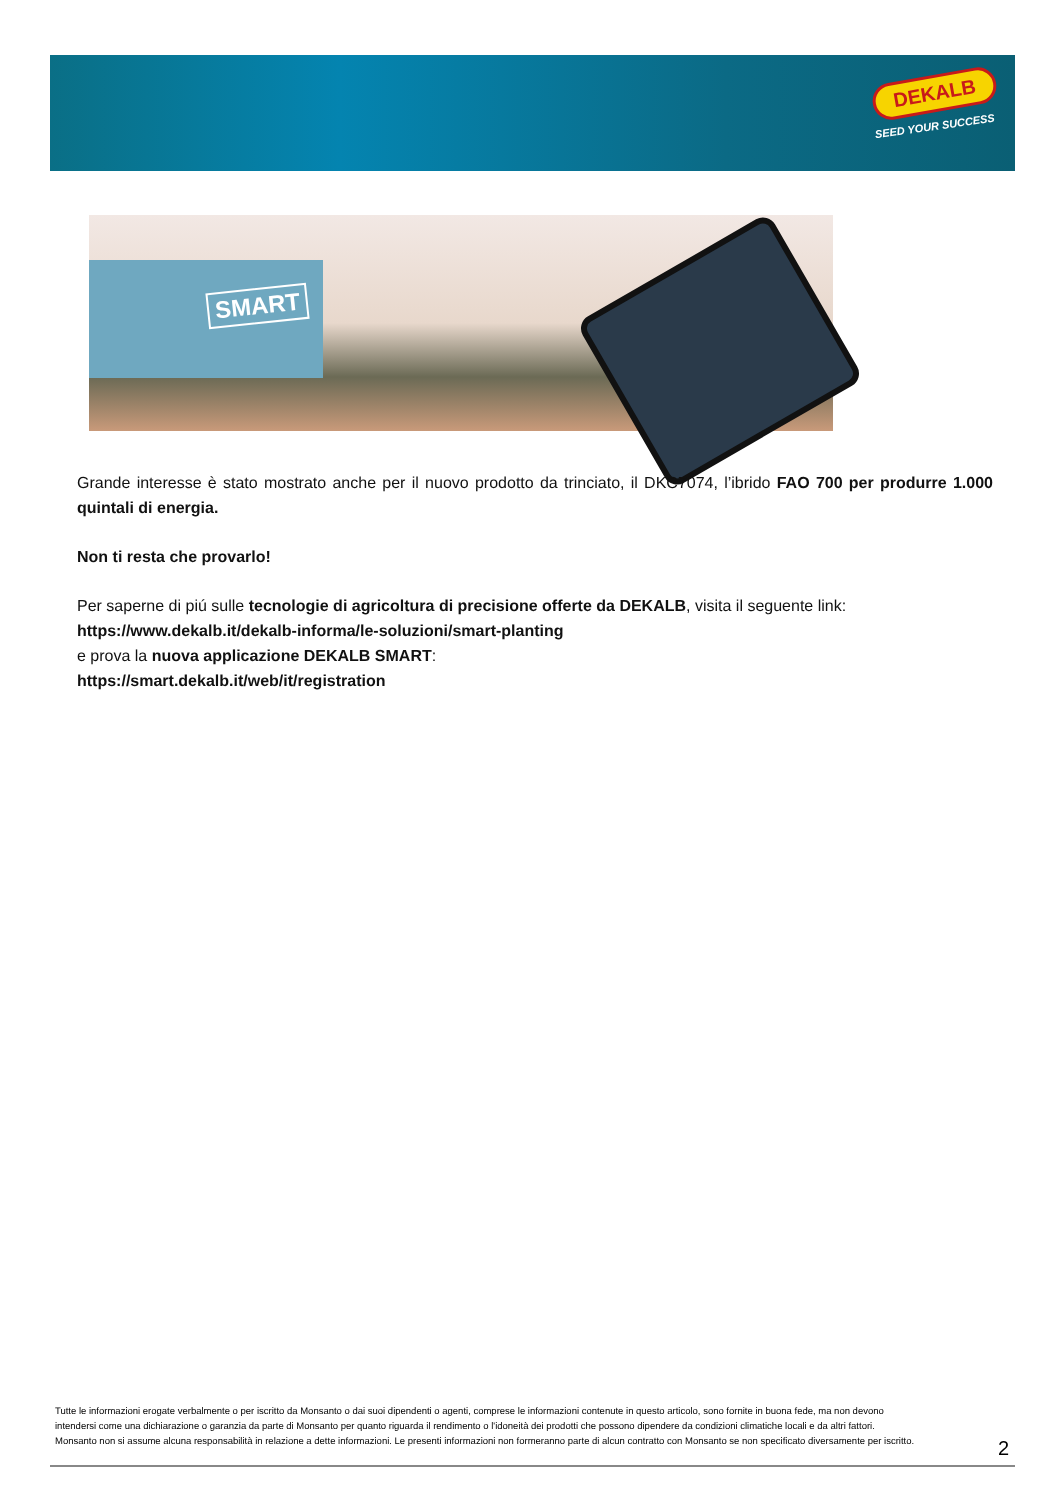DEKALB
SEED YOUR SUCCESS
SMART
Grande interesse è stato mostrato anche per il nuovo prodotto da trinciato, il DKC7074, l’ibrido FAO 700 per produrre 1.000 quintali di energia.
Non ti resta che provarlo!
Per saperne di piú sulle tecnologie di agricoltura di precisione offerte da DEKALB, visita il seguente link:
https://www.dekalb.it/dekalb-informa/le-soluzioni/smart-planting
e prova la nuova applicazione DEKALB SMART:
https://smart.dekalb.it/web/it/registration
Tutte le informazioni erogate verbalmente o per iscritto da Monsanto o dai suoi dipendenti o agenti, comprese le informazioni contenute in questo articolo, sono fornite in buona fede, ma non devono intendersi come una dichiarazione o garanzia da parte di Monsanto per quanto riguarda il rendimento o l'idoneità dei prodotti che possono dipendere da condizioni climatiche locali e da altri fattori. Monsanto non si assume alcuna responsabilità in relazione a dette informazioni. Le presenti informazioni non formeranno parte di alcun contratto con Monsanto se non specificato diversamente per iscritto.
2